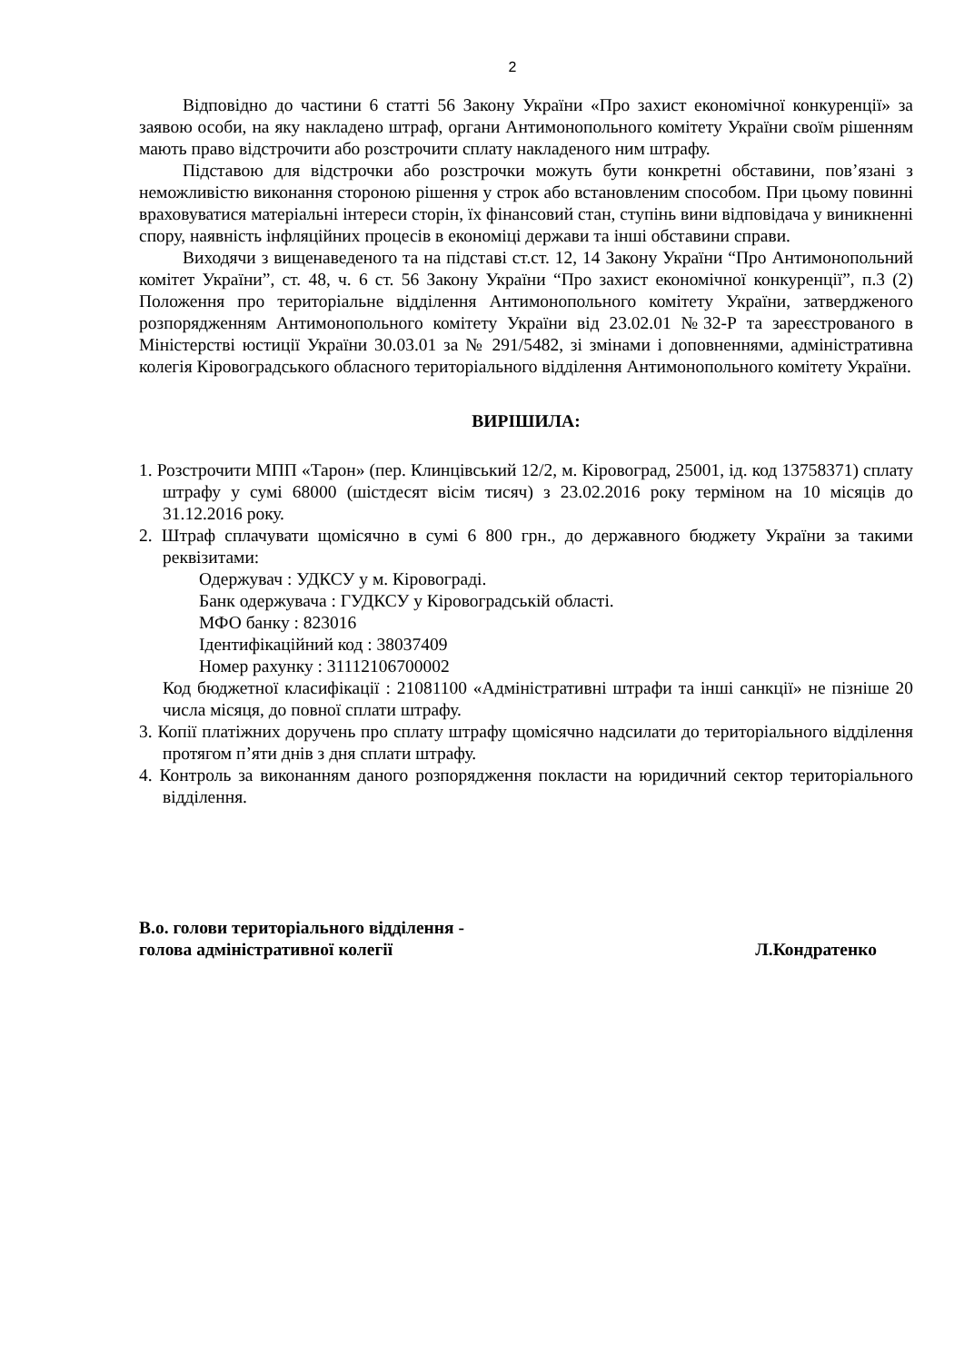2
Відповідно до частини 6 статті 56 Закону України «Про захист економічної конкуренції» за заявою особи, на яку накладено штраф, органи Антимонопольного комітету України своїм рішенням мають право відстрочити або розстрочити сплату накладеного ним штрафу.
Підставою для відстрочки або розстрочки можуть бути конкретні обставини, пов’язані з неможливістю виконання стороною рішення у строк або встановленим способом. При цьому повинні враховуватися матеріальні інтереси сторін, їх фінансовий стан, ступінь вини відповідача у виникненні спору, наявність інфляційних процесів в економіці держави та інші обставини справи.
Виходячи з вищенаведеного та на підставі ст.ст. 12, 14 Закону України “Про Антимонопольний комітет України”, ст. 48, ч. 6 ст. 56 Закону України “Про захист економічної конкуренції”, п.3 (2) Положення про територіальне відділення Антимонопольного комітету України, затвердженого розпорядженням Антимонопольного комітету України від 23.02.01 №32-Р та зареєстрованого в Міністерстві юстиції України 30.03.01 за № 291/5482, зі змінами і доповненнями, адміністративна колегія Кіровоградського обласного територіального відділення Антимонопольного комітету України.
ВИРІШИЛА:
1. Розстрочити МПП «Тарон» (пер. Клинцівський 12/2, м. Кіровоград, 25001, ід. код 13758371) сплату штрафу у сумі 68000 (шістдесят вісім тисяч) з 23.02.2016 року терміном на 10 місяців до 31.12.2016 року.
2. Штраф сплачувати щомісячно в сумі 6 800 грн., до державного бюджету України за такими реквізитами:
Одержувач : УДКСУ у м. Кіровограді.
Банк одержувача : ГУДКСУ у Кіровоградській області.
МФО банку : 823016
Ідентифікаційний код : 38037409
Номер рахунку : 31112106700002
Код бюджетної класифікації : 21081100 «Адміністративні штрафи та інші санкції» не пізніше 20 числа місяця, до повної сплати штрафу.
3. Копії платіжних доручень про сплату штрафу щомісячно надсилати до територіального відділення протягом п’яти днів з дня сплати штрафу.
4. Контроль за виконанням даного розпорядження покласти на юридичний сектор територіального відділення.
В.о. голови територіального відділення -
голова адміністративної колегії
Л.Кондратенко